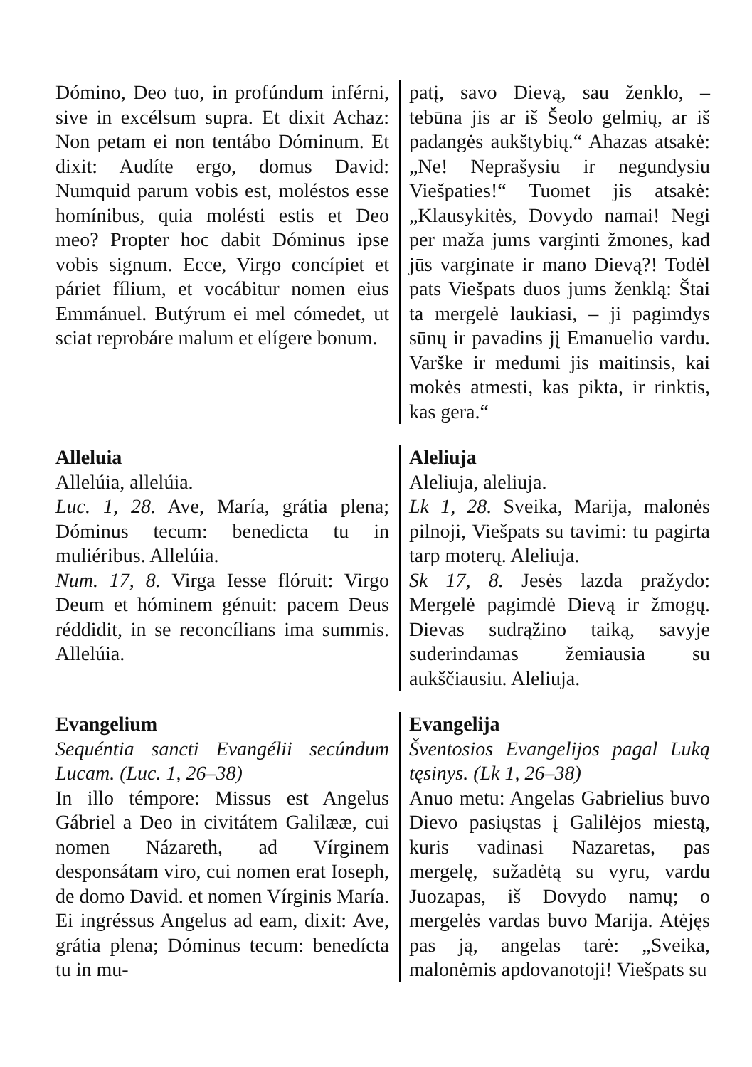Dómino, Deo tuo, in profúndum inférni, sive in excélsum supra. Et dixit Achaz: Non petam ei non tentábo Dóminum. Et dixit: Audíte ergo, domus David: Numquid parum vobis est, moléstos esse homínibus, quia molésti estis et Deo meo? Propter hoc dabit Dóminus ipse vobis signum. Ecce, Virgo concípiet et páriet fílium, et vocábitur nomen eius Emmánuel. Butýrum ei mel cómedet, ut sciat reprobáre malum et elígere bonum.
patį, savo Dievą, sau ženklo, – tebūna jis ar iš Šeolo gelmių, ar iš padangės aukštybių.“ Ahazas atsakė: „Ne! Neprašysiu ir negundysiu Viešpaties!“ Tuomet jis atsakė: „Klausykitės, Dovydo namai! Negi per maža jums varginti žmones, kad jūs varginate ir mano Dievą?! Todėl pats Viešpats duos jums ženklą: Štai ta mergelė laukiasi, – ji pagimdys sūnų ir pavadins jį Emanuelio vardu. Varške ir medumi jis maitinsis, kai mokės atmesti, kas pikta, ir rinktis, kas gera.“
Alleluia
Allelúia, allelúia.
Luc. 1, 28. Ave, María, grátia plena; Dóminus tecum: benedicta tu in muliéribus. Allelúia.
Num. 17, 8. Virga Iesse flóruit: Virgo Deum et hóminem génuit: pacem Deus réddidit, in se reconcílians ima summis. Allelúia.
Aleliuja
Aleliuja, aleliuja.
Lk 1, 28. Sveika, Marija, malonės pilnoji, Viešpats su tavimi: tu pagirta tarp moterų. Aleliuja.
Sk 17, 8. Jesės lazda pražydo: Mergelė pagimdė Dievą ir žmogų. Dievas sudrąžino taiką, savyje suderindamas žemiausia su aukščiausiu. Aleliuja.
Evangelium
Sequéntia sancti Evangélii secúndum Lucam. (Luc. 1, 26–38)
In illo témpore: Missus est Angelus Gábriel a Deo in civitátem Galilææ, cui nomen Názareth, ad Vírginem desponsátam viro, cui nomen erat Ioseph, de domo David. et nomen Vírginis María. Ei ingréssus Angelus ad eam, dixit: Ave, grátia plena; Dóminus tecum: benedícta tu in mu-
Evangelija
Šventosios Evangelijos pagal Luką tęsinys. (Lk 1, 26–38)
Anuo metu: Angelas Gabrielius buvo Dievo pasiųstas į Galilėjos miestą, kuris vadinasi Nazaretas, pas mergelę, sužadėtą su vyru, vardu Juozapas, iš Dovydo namų; o mergelės vardas buvo Marija. Atėjęs pas ją, angelas tarė: „Sveika, malonėmis apdovanotoji! Viešpats su